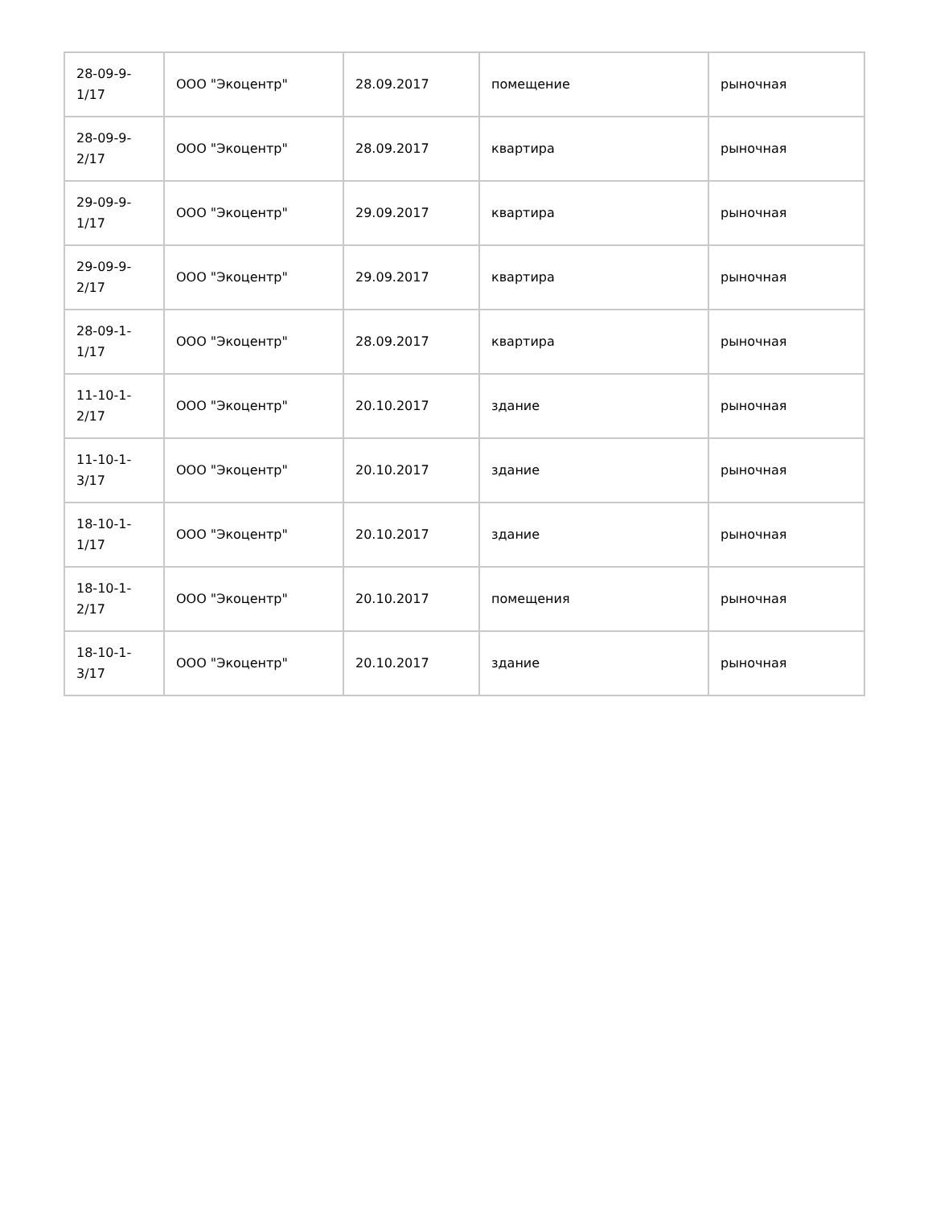| 28-09-9- 1/17 | ООО "Экоцентр" | 28.09.2017 | помещение | рыночная |
| 28-09-9- 2/17 | ООО "Экоцентр" | 28.09.2017 | квартира | рыночная |
| 29-09-9- 1/17 | ООО "Экоцентр" | 29.09.2017 | квартира | рыночная |
| 29-09-9- 2/17 | ООО "Экоцентр" | 29.09.2017 | квартира | рыночная |
| 28-09-1- 1/17 | ООО "Экоцентр" | 28.09.2017 | квартира | рыночная |
| 11-10-1- 2/17 | ООО "Экоцентр" | 20.10.2017 | здание | рыночная |
| 11-10-1- 3/17 | ООО "Экоцентр" | 20.10.2017 | здание | рыночная |
| 18-10-1- 1/17 | ООО "Экоцентр" | 20.10.2017 | здание | рыночная |
| 18-10-1- 2/17 | ООО "Экоцентр" | 20.10.2017 | помещения | рыночная |
| 18-10-1- 3/17 | ООО "Экоцентр" | 20.10.2017 | здание | рыночная |